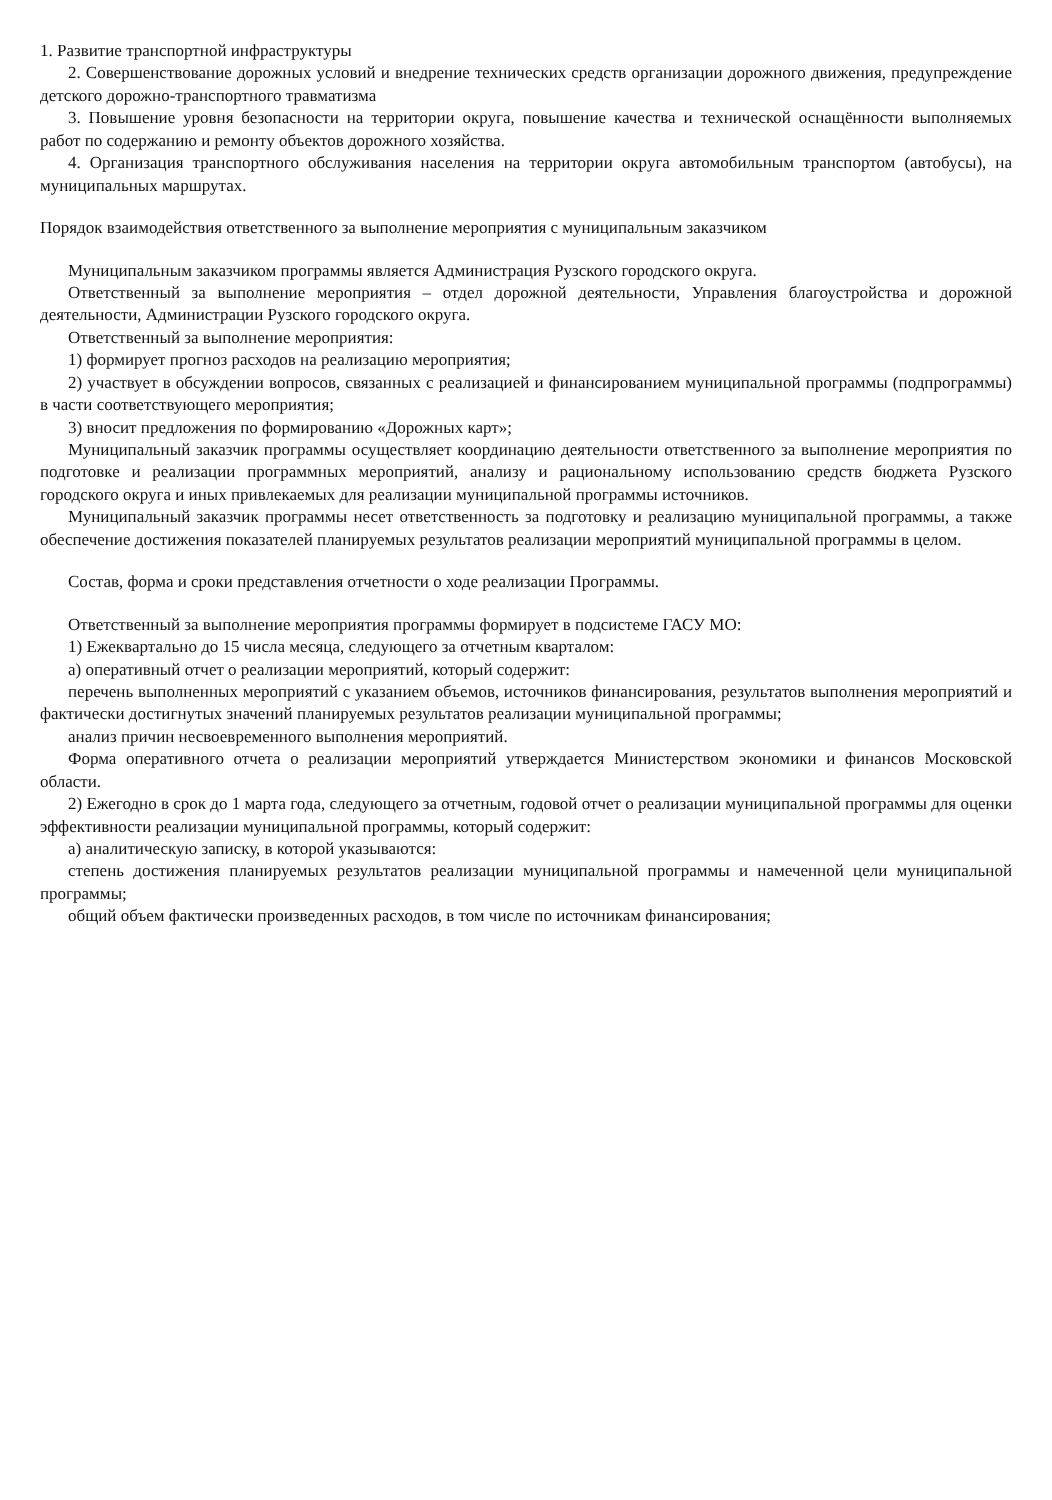1. Развитие транспортной инфраструктуры
2. Совершенствование дорожных условий и внедрение технических средств организации дорожного движения, предупреждение детского дорожно-транспортного травматизма
3. Повышение уровня безопасности на территории округа, повышение качества и технической оснащённости выполняемых работ по содержанию и ремонту объектов дорожного хозяйства.
4. Организация транспортного обслуживания населения на территории округа автомобильным транспортом (автобусы), на муниципальных маршрутах.
Порядок взаимодействия ответственного за выполнение мероприятия с муниципальным заказчиком
Муниципальным заказчиком программы является Администрация Рузского городского округа.
Ответственный за выполнение мероприятия – отдел дорожной деятельности, Управления благоустройства и дорожной деятельности, Администрации Рузского городского округа.
Ответственный за выполнение мероприятия:
1) формирует прогноз расходов на реализацию мероприятия;
2) участвует в обсуждении вопросов, связанных с реализацией и финансированием муниципальной программы (подпрограммы) в части соответствующего мероприятия;
3) вносит предложения по формированию «Дорожных карт»;
Муниципальный заказчик программы осуществляет координацию деятельности ответственного за выполнение мероприятия по подготовке и реализации программных мероприятий, анализу и рациональному использованию средств бюджета Рузского городского округа и иных привлекаемых для реализации муниципальной программы источников.
Муниципальный заказчик программы несет ответственность за подготовку и реализацию муниципальной программы, а также обеспечение достижения показателей планируемых результатов реализации мероприятий муниципальной программы в целом.
Состав, форма и сроки представления отчетности о ходе реализации Программы.
Ответственный за выполнение мероприятия программы формирует в подсистеме ГАСУ МО:
1) Ежеквартально до 15 числа месяца, следующего за отчетным кварталом:
а) оперативный отчет о реализации мероприятий, который содержит:
перечень выполненных мероприятий с указанием объемов, источников финансирования, результатов выполнения мероприятий и фактически достигнутых значений планируемых результатов реализации муниципальной программы;
анализ причин несвоевременного выполнения мероприятий.
Форма оперативного отчета о реализации мероприятий утверждается Министерством экономики и финансов Московской области.
2) Ежегодно в срок до 1 марта года, следующего за отчетным, годовой отчет о реализации муниципальной программы для оценки эффективности реализации муниципальной программы, который содержит:
а) аналитическую записку, в которой указываются:
степень достижения планируемых результатов реализации муниципальной программы и намеченной цели муниципальной программы;
общий объем фактически произведенных расходов, в том числе по источникам финансирования;